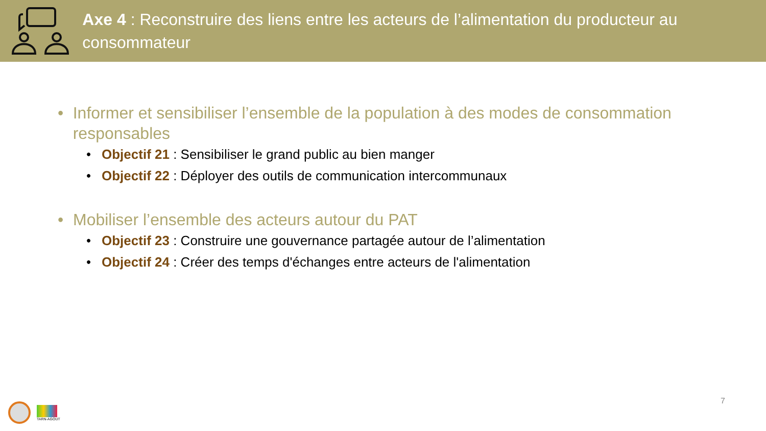Axe 4 : Reconstruire des liens entre les acteurs de l’alimentation du producteur au consommateur
• Informer et sensibiliser l’ensemble de la population à des modes de consommation responsables
• Objectif 21 : Sensibiliser le grand public au bien manger
• Objectif 22 : Déployer des outils de communication intercommunaux
• Mobiliser l’ensemble des acteurs autour du PAT
• Objectif 23 : Construire une gouvernance partagée autour de l’alimentation
• Objectif 24 : Créer des temps d'échanges entre acteurs de l'alimentation
TARN-AGOUT
7